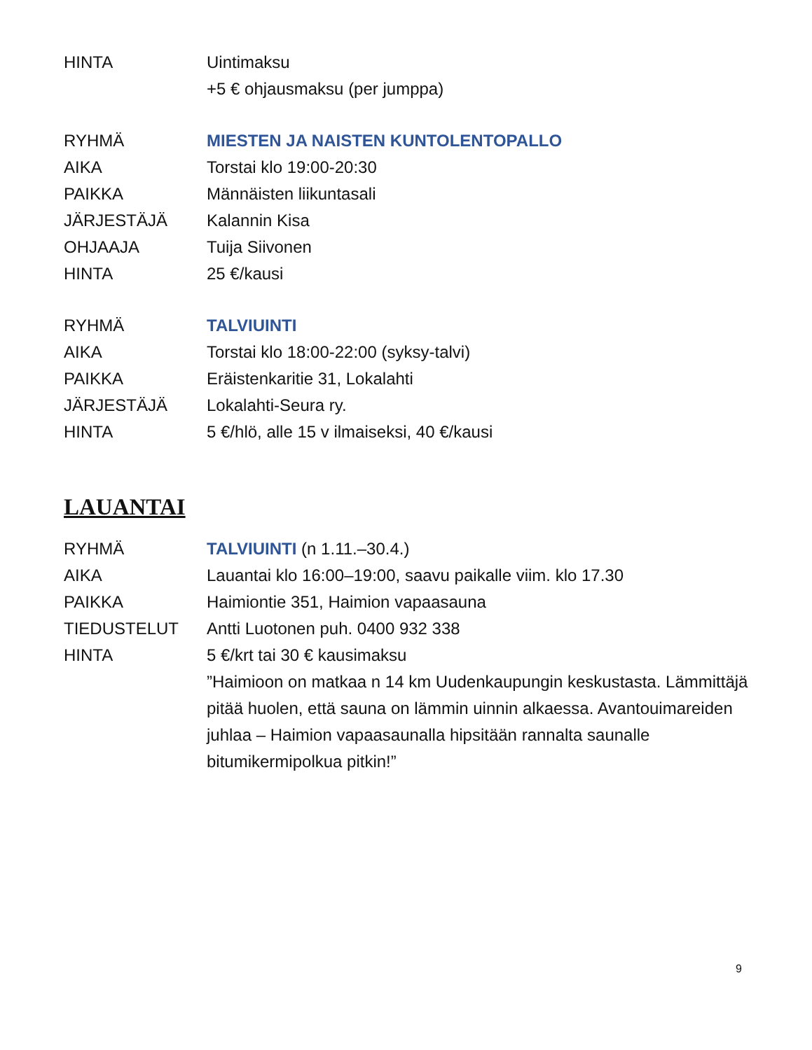HINTA Uintimaksu
+5 € ohjausmaksu (per jumppa)
RYHMÄ MIESTEN JA NAISTEN KUNTOLENTOPALLO
AIKA Torstai klo 19:00-20:30
PAIKKA Männäisten liikuntasali
JÄRJESTÄJÄ Kalannin Kisa
OHJAAJA Tuija Siivonen
HINTA 25 €/kausi
RYHMÄ TALVIUINTI
AIKA Torstai klo 18:00-22:00 (syksy-talvi)
PAIKKA Eräistenkaritie 31, Lokalahti
JÄRJESTÄJÄ Lokalahti-Seura ry.
HINTA 5 €/hlö, alle 15 v ilmaiseksi, 40 €/kausi
LAUANTAI
RYHMÄ TALVIUINTI (n 1.11.–30.4.)
AIKA Lauantai klo 16:00–19:00, saavu paikalle viim. klo 17.30
PAIKKA Haimiontie 351, Haimion vapaasauna
TIEDUSTELUT Antti Luotonen puh. 0400 932 338
HINTA 5 €/krt tai 30 € kausimaksu
”Haimioon on matkaa n 14 km Uudenkaupungin keskustasta. Lämmittäjä pitää huolen, että sauna on lämmin uinnin alkaessa. Avantouimareiden juhlaa – Haimion vapaasaunalla hipsitään rannalta saunalle bitumikermipolkua pitkin!”
9